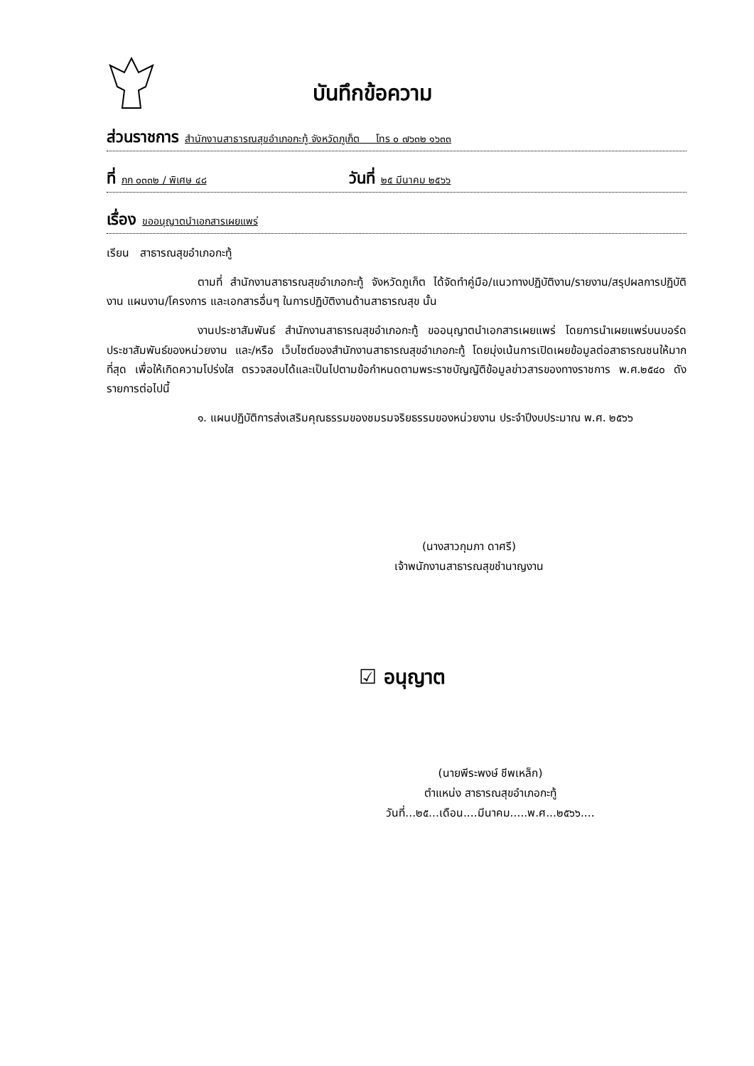บันทึกข้อความ
ส่วนราชการ สำนักงานสาธารณสุขอำเภอกะทู้ จังหวัดภูเก็ต โทร ๐ ๗๖๓๒ ๑๖๓๓
ที่ ภก ๐๓๓๒ / พิเศษ ๔๘ วันที่ ๒๕ มีนาคม ๒๕๖๖
เรื่อง ขออนุญาตนำเอกสารเผยแพร่
เรียน สาธารณสุขอำเภอกะทู้
ตามที่ สำนักงานสาธารณสุขอำเภอกะทู้ จังหวัดภูเก็ต ได้จัดทำคู่มือ/แนวทางปฏิบัติงาน/รายงาน/สรุปผลการปฏิบัติงาน แผนงาน/โครงการ และเอกสารอื่นๆ ในการปฏิบัติงานด้านสาธารณสุข นั้น
งานประชาสัมพันธ์ สำนักงานสาธารณสุขอำเภอกะทู้ ขออนุญาตนำเอกสารเผยแพร่ โดยการนำเผยแพร่บนบอร์ดประชาสัมพันธ์ของหน่วยงาน และ/หรือ เว็บไซต์ของสำนักงานสาธารณสุขอำเภอกะทู้ โดยมุ่งเน้นการเปิดเผยข้อมูลต่อสาธารณชนให้มากที่สุด เพื่อให้เกิดความโปร่งใส ตรวจสอบได้และเป็นไปตามข้อกำหนดตามพระราชบัญญัติข้อมูลข่าวสารของทางราชการ พ.ศ.๒๕๔๐ ดังรายการต่อไปนี้
๑. แผนปฏิบัติการส่งเสริมคุณธรรมของชมรมจริยธรรมของหน่วยงาน ประจำปีงบประมาณ พ.ศ. ๒๕๖๖
(นางสาวกุมภา ดาศรี)
เจ้าพนักงานสาธารณสุขชำนาญงาน
☑ อนุญาต
(นายพีระพงษ์ ชีพเหล็ก)
ตำแหน่ง สาธารณสุขอำเภอกะทู้
วันที่...๒๕...เดือน....มีนาคม.....พ.ศ...๒๕๖๖....